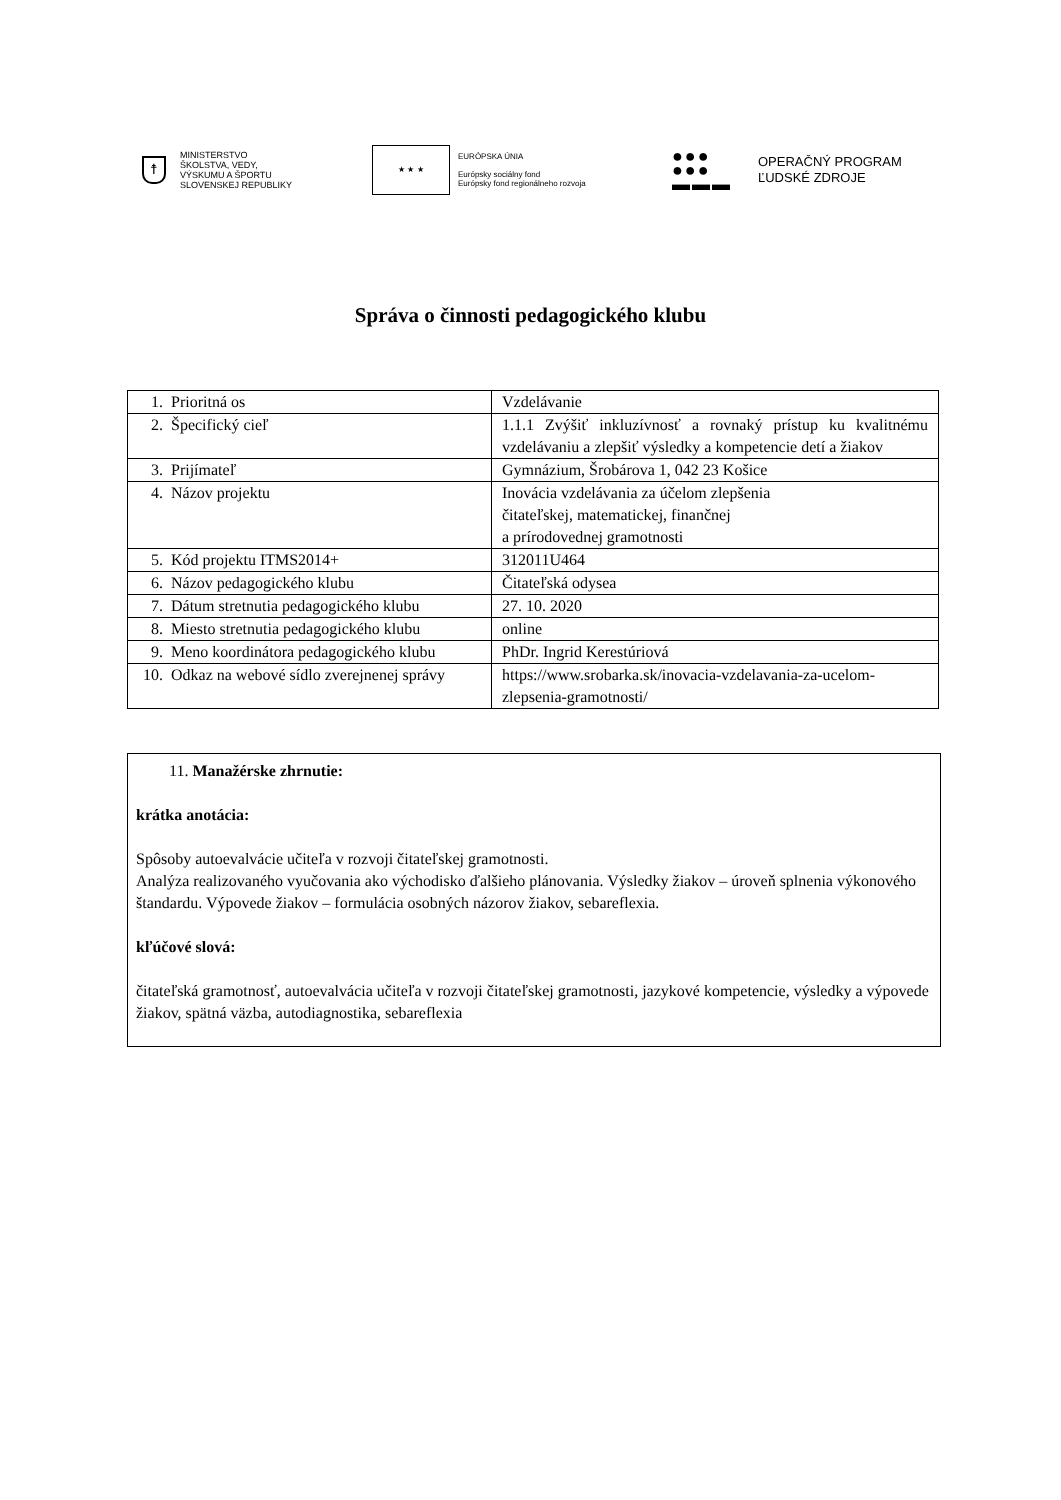☨
MINISTERSTVO
ŠKOLSTVA, VEDY,
VÝSKUMU A ŠPORTU
SLOVENSKEJ REPUBLIKY
★ ★ ★
EURÓPSKA ÚNIA
Európsky sociálny fond
Európsky fond regionálneho rozvoja
●●●
●●●
▬▬▬
OPERAČNÝ PROGRAM
ĽUDSKÉ ZDROJE
Správa o činnosti pedagogického klubu
| 1. | Prioritná os | Vzdelávanie |
| 2. | Špecifický cieľ | 1.1.1 Zvýšiť inkluzívnosť a rovnaký prístup ku kvalitnému vzdelávaniu a zlepšiť výsledky a kompetencie detí a žiakov |
| 3. | Prijímateľ | Gymnázium, Šrobárova 1, 042 23 Košice |
| 4. | Názov projektu | Inovácia vzdelávania za účelom zlepšenia čitateľskej, matematickej, finančnej a prírodovednej gramotnosti |
| 5. | Kód projektu ITMS2014+ | 312011U464 |
| 6. | Názov pedagogického klubu | Čitateľská odysea |
| 7. | Dátum stretnutia pedagogického klubu | 27. 10. 2020 |
| 8. | Miesto stretnutia pedagogického klubu | online |
| 9. | Meno koordinátora pedagogického klubu | PhDr. Ingrid Kerestúriová |
| 10. | Odkaz na webové sídlo zverejnenej správy | https://www.srobarka.sk/inovacia-vzdelavania-za-ucelom-zlepsenia-gramotnosti/ |
11. Manažérske zhrnutie:
krátka anotácia:
Spôsoby autoevalvácie učiteľa v rozvoji čitateľskej gramotnosti.
Analýza realizovaného vyučovania ako východisko ďalšieho plánovania. Výsledky žiakov – úroveň splnenia výkonového štandardu. Výpovede žiakov – formulácia osobných názorov žiakov, sebareflexia.
kľúčové slová:
čitateľská gramotnosť, autoevalvácia učiteľa v rozvoji čitateľskej gramotnosti, jazykové kompetencie, výsledky a výpovede žiakov, spätná väzba, autodiagnostika, sebareflexia